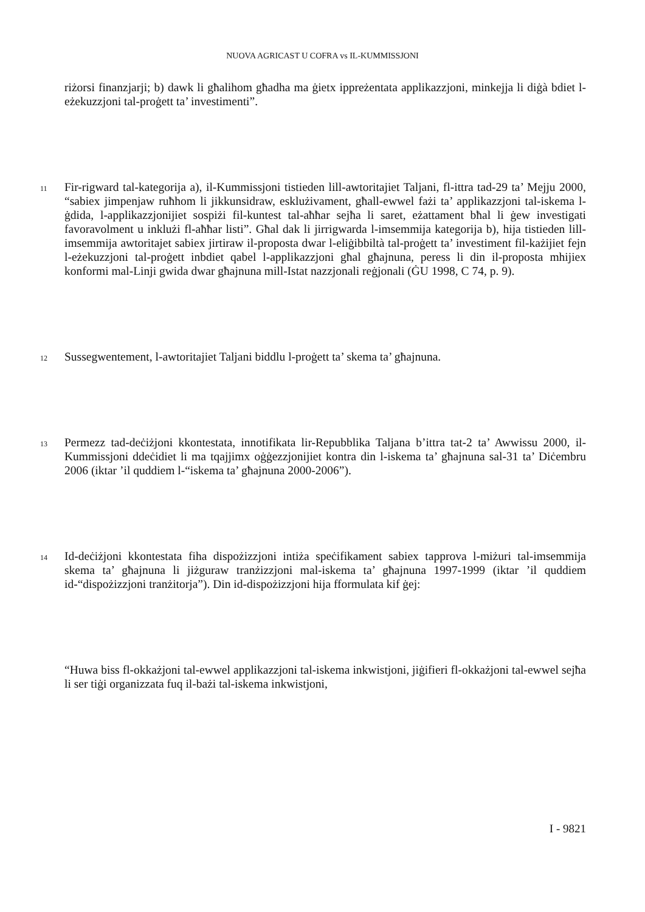NUOVA AGRICAST U COFRA vs IL-KUMMISSJONI
riżorsi finanzjarji; b) dawk li għalihom għadha ma ġietx ippreżentata applikazzjoni, minkejja li diġà bdiet l-eżekuzzjoni tal-proġett ta’ investimenti”.
11
Fir-rigward tal-kategorija a), il-Kummissjoni tistieden lill-awtoritajiet Taljani, fl-ittra tad-29 ta’ Mejju 2000, “sabiex jimpenjaw ruħhom li jikkunsidraw, esklużivament, għall-ewwel fażi ta’ applikazzjoni tal-iskema l-ġdida, l-applikazzjonijiet sospiżi fil-kuntest tal-aħħar sejħa li saret, eżattament bħal li ġew investigati favoravolment u inklużi fl-aħħar listi”. Għal dak li jirrigwarda l-imsemmija kategorija b), hija tistieden lill-imsemmija awtoritajet sabiex jirtiraw il-proposta dwar l-eliġibbiltà tal-proġett ta’ investiment fil-każijiet fejn l-eżekuzzjoni tal-proġett inbdiet qabel l-applikazzjoni għal għajnuna, peress li din il-proposta mhijiex konformi mal-Linji gwida dwar għajnuna mill-Istat nazzjonali reġjonali (ĠU 1998, C 74, p. 9).
12
Sussegwentement, l-awtoritajiet Taljani biddlu l-proġett ta’ skema ta’ għajnuna.
13
Permezz tad-deċiżjoni kkontestata, innotifikata lir-Repubblika Taljana b’ittra tat-2 ta’ Awwissu 2000, il-Kummissjoni ddeċidiet li ma tqajjimx oġġezzjonijiet kontra din l-iskema ta’ għajnuna sal-31 ta’ Diċembru 2006 (iktar ’il quddiem l-“iskema ta’ għajnuna 2000-2006”).
14
Id-deċiżjoni kkontestata fiha dispożizzjoni intiża speċifikament sabiex tapprova l-miżuri tal-imsemmija skema ta’ għajnuna li jiżguraw tranżizzjoni mal-iskema ta’ għajnuna 1997-1999 (iktar ’il quddiem id-“dispożizzjoni tranżitorja”). Din id-dispożizzjoni hija fformulata kif ġej:
“Huwa biss fl-okkażjoni tal-ewwel applikazzjoni tal-iskema inkwistjoni, jiġifieri fl-okkażjoni tal-ewwel sejħa li ser tiġi organizzata fuq il-bażi tal-iskema inkwistjoni,
I - 9821